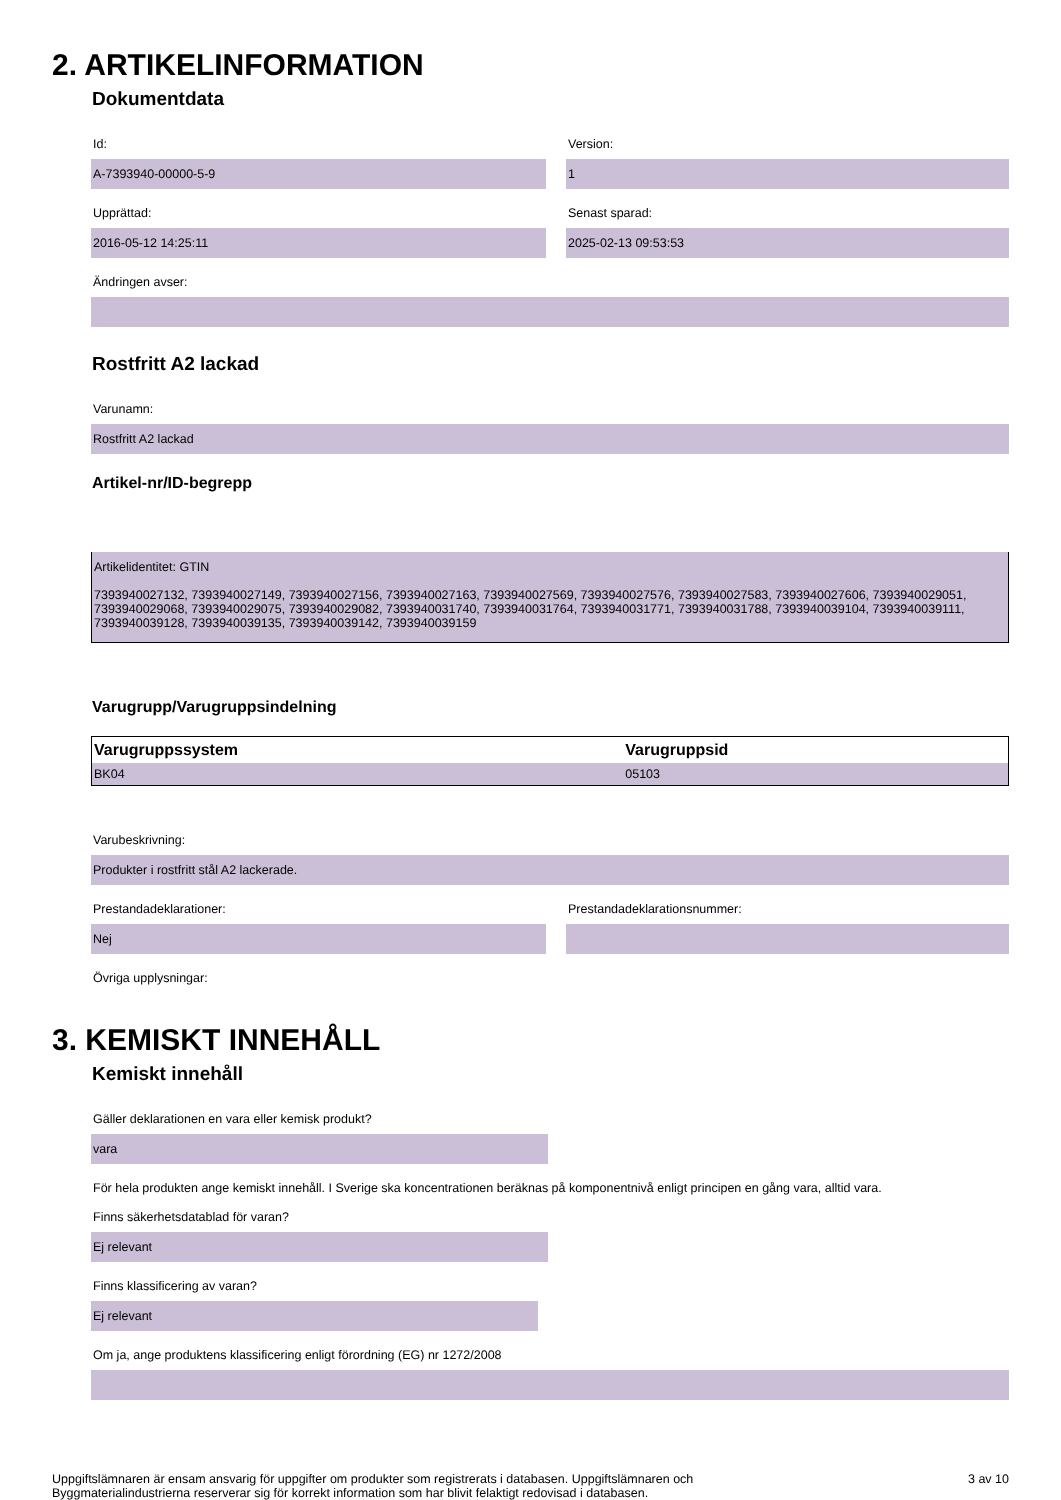2. ARTIKELINFORMATION
Dokumentdata
Id:
A-7393940-00000-5-9
Version:
1
Upprättad:
2016-05-12 14:25:11
Senast sparad:
2025-02-13 09:53:53
Ändringen avser:
Rostfritt A2 lackad
Varunamn:
Rostfritt A2 lackad
Artikel-nr/ID-begrepp
Artikelidentitet: GTIN
7393940027132, 7393940027149, 7393940027156, 7393940027163, 7393940027569, 7393940027576, 7393940027583, 7393940027606, 7393940029051, 7393940029068, 7393940029075, 7393940029082, 7393940031740, 7393940031764, 7393940031771, 7393940031788, 7393940039104, 7393940039111, 7393940039128, 7393940039135, 7393940039142, 7393940039159
Varugrupp/Varugruppsindelning
| Varugruppssystem | Varugruppsid |
| --- | --- |
| BK04 | 05103 |
Varubeskrivning:
Produkter i rostfritt stål A2 lackerade.
Prestandadeklarationer:
Nej
Prestandadeklarationsnummer:
Övriga upplysningar:
3. KEMISKT INNEHÅLL
Kemiskt innehåll
Gäller deklarationen en vara eller kemisk produkt?
vara
För hela produkten ange kemiskt innehåll. I Sverige ska koncentrationen beräknas på komponentnivå enligt principen en gång vara, alltid vara.
Finns säkerhetsdatablad för varan?
Ej relevant
Finns klassificering av varan?
Ej relevant
Om ja, ange produktens klassificering enligt förordning (EG) nr 1272/2008
Uppgiftslämnaren är ensam ansvarig för uppgifter om produkter som registrerats i databasen. Uppgiftslämnaren och
Byggmaterialindustrierna reserverar sig för korrekt information som har blivit felaktigt redovisad i databasen.
3 av 10